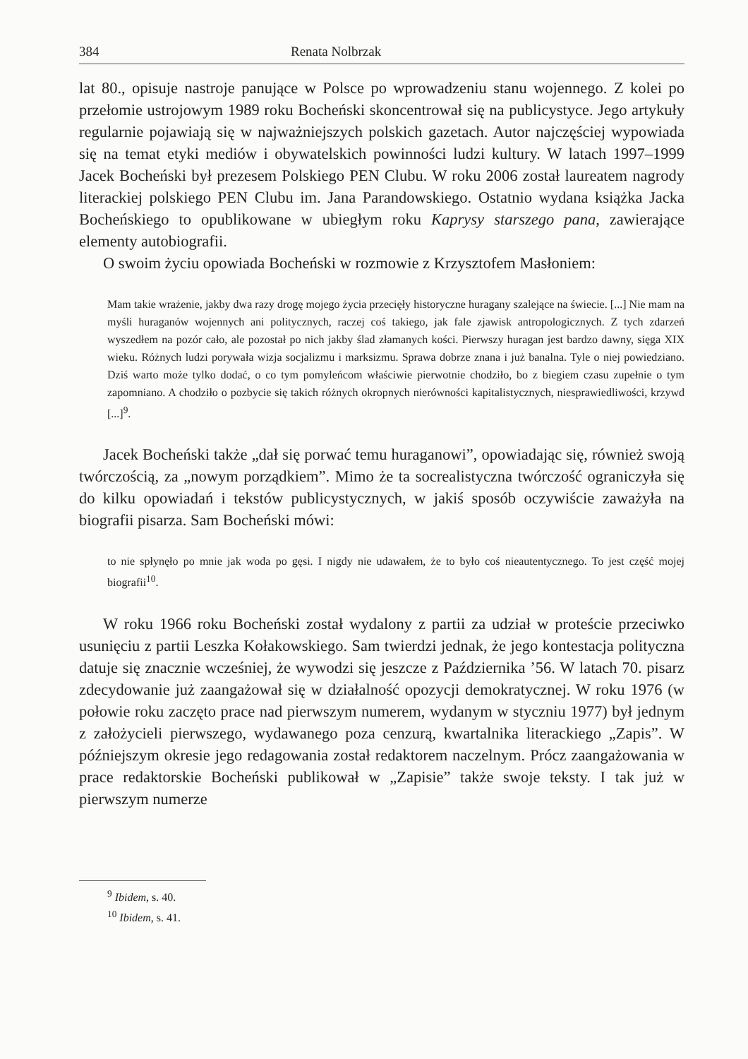384 Renata Nolbrzak
lat 80., opisuje nastroje panujące w Polsce po wprowadzeniu stanu wojennego. Z kolei po przełomie ustrojowym 1989 roku Bocheński skoncentrował się na publicystyce. Jego artykuły regularnie pojawiają się w najważniejszych polskich gazetach. Autor najczęściej wypowiada się na temat etyki mediów i obywatelskich powinności ludzi kultury. W latach 1997–1999 Jacek Bocheński był prezesem Polskiego PEN Clubu. W roku 2006 został laureatem nagrody literackiej polskiego PEN Clubu im. Jana Parandowskiego. Ostatnio wydana książka Jacka Bocheńskiego to opublikowane w ubiegłym roku Kaprysy starszego pana, zawierające elementy autobiografii.
O swoim życiu opowiada Bocheński w rozmowie z Krzysztofem Masłoniem:
Mam takie wrażenie, jakby dwa razy drogę mojego życia przecięły historyczne huragany szalejące na świecie. [...] Nie mam na myśli huraganów wojennych ani politycznych, raczej coś takiego, jak fale zjawisk antropologicznych. Z tych zdarzeń wyszedłem na pozór cało, ale pozostał po nich jakby ślad złamanych kości. Pierwszy huragan jest bardzo dawny, sięga XIX wieku. Różnych ludzi porywała wizja socjalizmu i marksizmu. Sprawa dobrze znana i już banalna. Tyle o niej powiedziano. Dziś warto może tylko dodać, o co tym pomyleńcom właściwie pierwotnie chodziło, bo z biegiem czasu zupełnie o tym zapomniano. A chodziło o pozbycie się takich różnych okropnych nierówności kapitalistycznych, niesprawiedliwości, krzywd [...]<sup>9</sup>.
Jacek Bocheński także „dał się porwać temu huraganowi”, opowiadając się, również swoją twórczością, za „nowym porządkiem”. Mimo że ta socrealistyczna twórczość ograniczyła się do kilku opowiadań i tekstów publicystycznych, w jakiś sposób oczywiście zaważyła na biografii pisarza. Sam Bocheński mówi:
to nie spłynęło po mnie jak woda po gęsi. I nigdy nie udawałem, że to było coś nieautentycznego. To jest część mojej biografii<sup>10</sup>.
W roku 1966 roku Bocheński został wydalony z partii za udział w proteście przeciwko usunięciu z partii Leszka Kołakowskiego. Sam twierdzi jednak, że jego kontestacja polityczna datuje się znacznie wcześniej, że wywodzi się jeszcze z Października ’56. W latach 70. pisarz zdecydowanie już zaangażował się w działalność opozycji demokratycznej. W roku 1976 (w połowie roku zaczęto prace nad pierwszym numerem, wydanym w styczniu 1977) był jednym z założycieli pierwszego, wydawanego poza cenzurą, kwartalnika literackiego „Zapis”. W późniejszym okresie jego redagowania został redaktorem naczelnym. Prócz zaangażowania w prace redaktorskie Bocheński publikował w „Zapisie” także swoje teksty. I tak już w pierwszym numerze
<sup>9</sup> Ibidem, s. 40.
<sup>10</sup> Ibidem, s. 41.